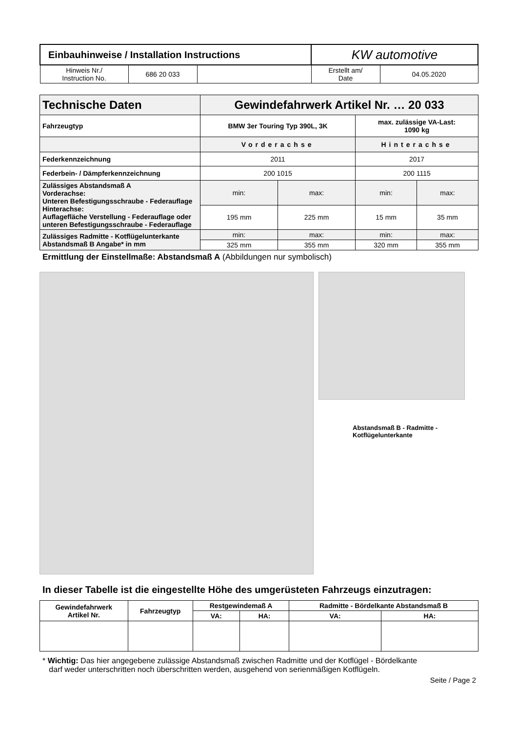| Einbauhinweise / Installation Instructions | | | KW automotive | |
| Hinweis Nr./ Instruction No. | 686 20 033 | | Erstellt am/ Date | 04.05.2020 |
| Technische Daten | Gewindefahrwerk Artikel Nr. … 20 033 | | | |
| --- | --- | --- | --- | --- |
| Fahrzeugtyp | BMW 3er Touring Typ 390L, 3K | | max. zulässige VA-Last: 1090 kg | |
| | Vorderachse | | Hinterachse | |
| Federkennzeichnung | 2011 | | 2017 | |
| Federbein- / Dämpferkennzeichnung | 200 1015 | | 200 1115 | |
| Zulässiges Abstandsmaß A Vorderachse: Unteren Befestigungsschraube - Federauflage Hinterachse: Auflagefläche Verstellung - Federauflage oder unteren Befestigungsschraube - Federauflage | min: | max: | min: | max: |
| | 195 mm | 225 mm | 15 mm | 35 mm |
| Zulässiges Radmitte - Kotflügelunterkante Abstandsmaß B Angabe* in mm | min: | max: | min: | max: |
| | 325 mm | 355 mm | 320 mm | 355 mm |
Ermittlung der Einstellmaße: Abstandsmaß A (Abbildungen nur symbolisch)
Abstandsmaß B - Radmitte -
Kotflügelunterkante
In dieser Tabelle ist die eingestellte Höhe des umgerüsteten Fahrzeugs einzutragen:
| Gewindefahrwerk Artikel Nr. | Fahrzeugtyp | Restgewindemaß A | | Radmitte - Bördelkante Abstandsmaß B | |
| --- | --- | --- | --- | --- | --- |
| | | VA: | HA: | VA: | HA: |
* Wichtig: Das hier angegebene zulässige Abstandsmaß zwischen Radmitte und der Kotflügel - Bördelkante
darf weder unterschritten noch überschritten werden, ausgehend von serienmäßigen Kotflügeln.
Seite / Page 2